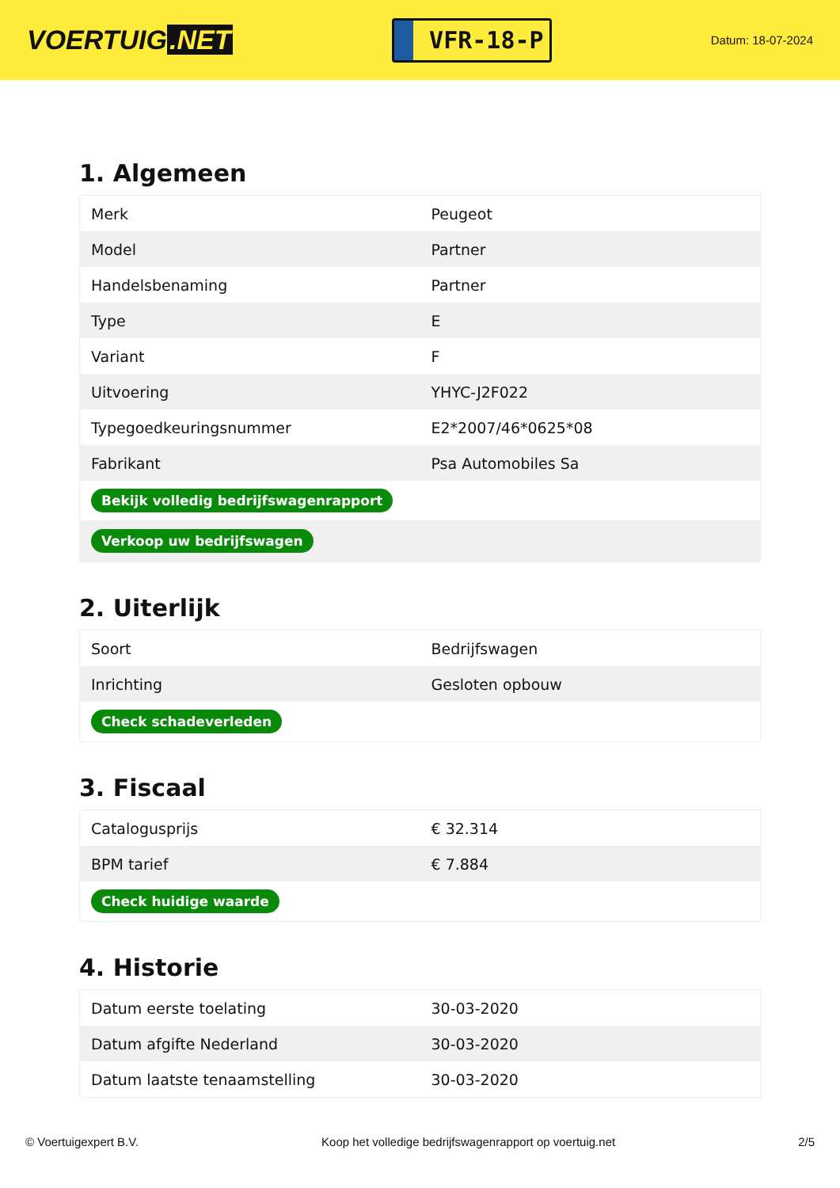VOERTUIG.NET
VFR-18-P
Datum: 18-07-2024
1. Algemeen
| Merk | Peugeot |
| Model | Partner |
| Handelsbenaming | Partner |
| Type | E |
| Variant | F |
| Uitvoering | YHYC-J2F022 |
| Typegoedkeuringsnummer | E2*2007/46*0625*08 |
| Fabrikant | Psa Automobiles Sa |
| Bekijk volledig bedrijfswagenrapport | |
| Verkoop uw bedrijfswagen | |
2. Uiterlijk
| Soort | Bedrijfswagen |
| Inrichting | Gesloten opbouw |
| Check schadeverleden | |
3. Fiscaal
| Catalogusprijs | € 32.314 |
| BPM tarief | € 7.884 |
| Check huidige waarde | |
4. Historie
| Datum eerste toelating | 30-03-2020 |
| Datum afgifte Nederland | 30-03-2020 |
| Datum laatste tenaamstelling | 30-03-2020 |
© Voertuigexpert B.V. Koop het volledige bedrijfswagenrapport op voertuig.net 2/5